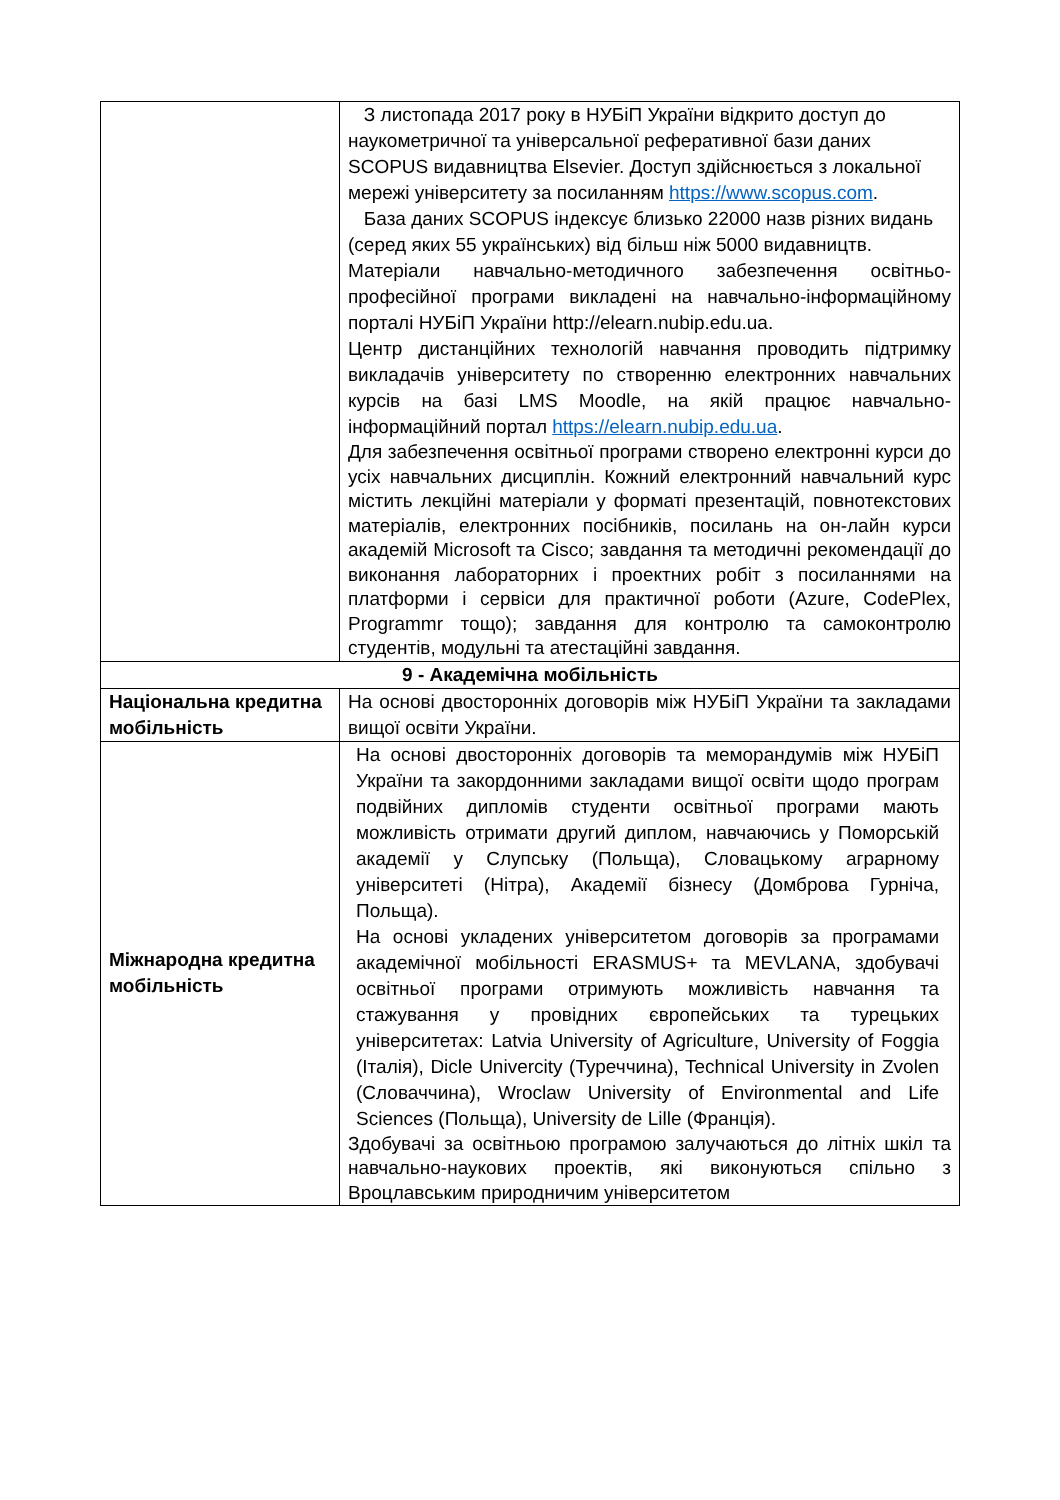| | З листопада 2017 року в НУБіП України відкрито доступ до наукометричної та універсальної реферативної бази даних SCOPUS видавництва Elsevier. Доступ здійснюється з локальної мережі університету за посиланням https://www.scopus.com . База даних SCOPUS індексує близько 22000 назв різних видань (серед яких 55 українських) від більш ніж 5000 видавництв. Матеріали навчально-методичного забезпечення освітньо-професійної програми викладені на навчально-інформаційному порталі НУБіП України http://elearn.nubip.edu.ua. Центр дистанційних технологій навчання проводить підтримку викладачів університету по створенню електронних навчальних курсів на базі LMS Moodle, на якій працює навчально-інформаційний портал https://elearn.nubip.edu.ua . Для забезпечення освітньої програми створено електронні курси до усіх навчальних дисциплін. Кожний електронний навчальний курс містить лекційні матеріали у форматі презентацій, повнотекстових матеріалів, електронних посібників, посилань на он-лайн курси академій Microsoft та Cisco; завдання та методичні рекомендації до виконання лабораторних і проектних робіт з посиланнями на платформи і сервіси для практичної роботи (Azure, CodePlex, Programmr тощо); завдання для контролю та самоконтролю студентів, модульні та атестаційні завдання. |
| 9 - Академічна мобільність | |
| Національна кредитна мобільність | На основі двосторонніх договорів між НУБіП України та закладами вищої освіти України. |
| Міжнародна кредитна мобільність | На основі двосторонніх договорів та меморандумів між НУБіП України та закордонними закладами вищої освіти щодо програм подвійних дипломів студенти освітньої програми мають можливість отримати другий диплом, навчаючись у Поморській академії у Слупську (Польща), Словацькому аграрному університеті (Нітра), Академії бізнесу (Домброва Гурніча, Польща). На основі укладених університетом договорів за програмами академічної мобільності ERASMUS+ та MEVLANA, здобувачі освітньої програми отримують можливість навчання та стажування у провідних європейських та турецьких університетах: Latvia University of Agriculture, University of Foggia (Італія), Dicle Univercity (Туреччина), Technical University in Zvolen (Словаччина), Wroclaw University of Environmental and Life Sciences (Польща), University de Lille (Франція). Здобувачі за освітньою програмою залучаються до літніх шкіл та навчально-наукових проектів, які виконуються спільно з Вроцлавським природничим університетом |